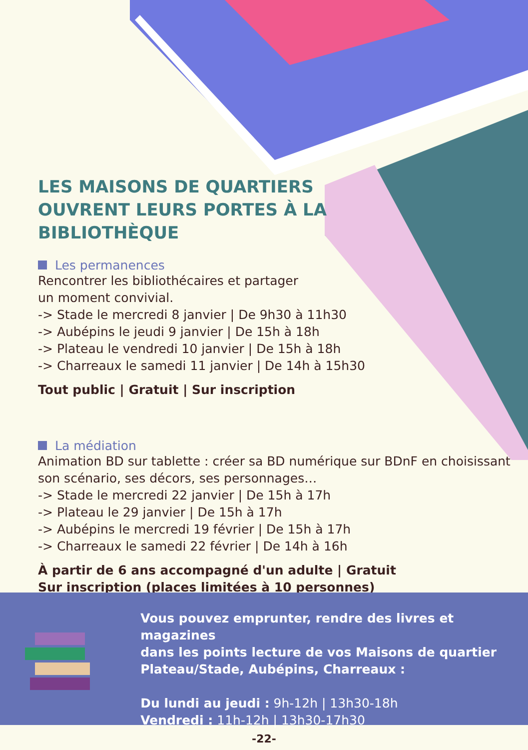LES MAISONS DE QUARTIERS OUVRENT LEURS PORTES À LA BIBLIOTHÈQUE
Les permanences
Rencontrer les bibliothécaires et partager
un moment convivial.
-> Stade le mercredi 8 janvier | De 9h30 à 11h30
-> Aubépins le jeudi 9 janvier | De 15h à 18h
-> Plateau le vendredi 10 janvier | De 15h à 18h
-> Charreaux le samedi 11 janvier | De 14h à 15h30
Tout public | Gratuit | Sur inscription
La médiation
Animation BD sur tablette : créer sa BD numérique sur BDnF en choisissant
son scénario, ses décors, ses personnages…
-> Stade le mercredi 22 janvier | De 15h à 17h
-> Plateau le 29 janvier | De 15h à 17h
-> Aubépins le mercredi 19 février | De 15h à 17h
-> Charreaux le samedi 22 février | De 14h à 16h
À partir de 6 ans accompagné d'un adulte | Gratuit
Sur inscription (places limitées à 10 personnes)
Vous pouvez emprunter, rendre des livres et magazines
dans les points lecture de vos Maisons de quartier
Plateau/Stade, Aubépins, Charreaux :
Du lundi au jeudi : 9h-12h | 13h30-18h
Vendredi : 11h-12h | 13h30-17h30
-22-